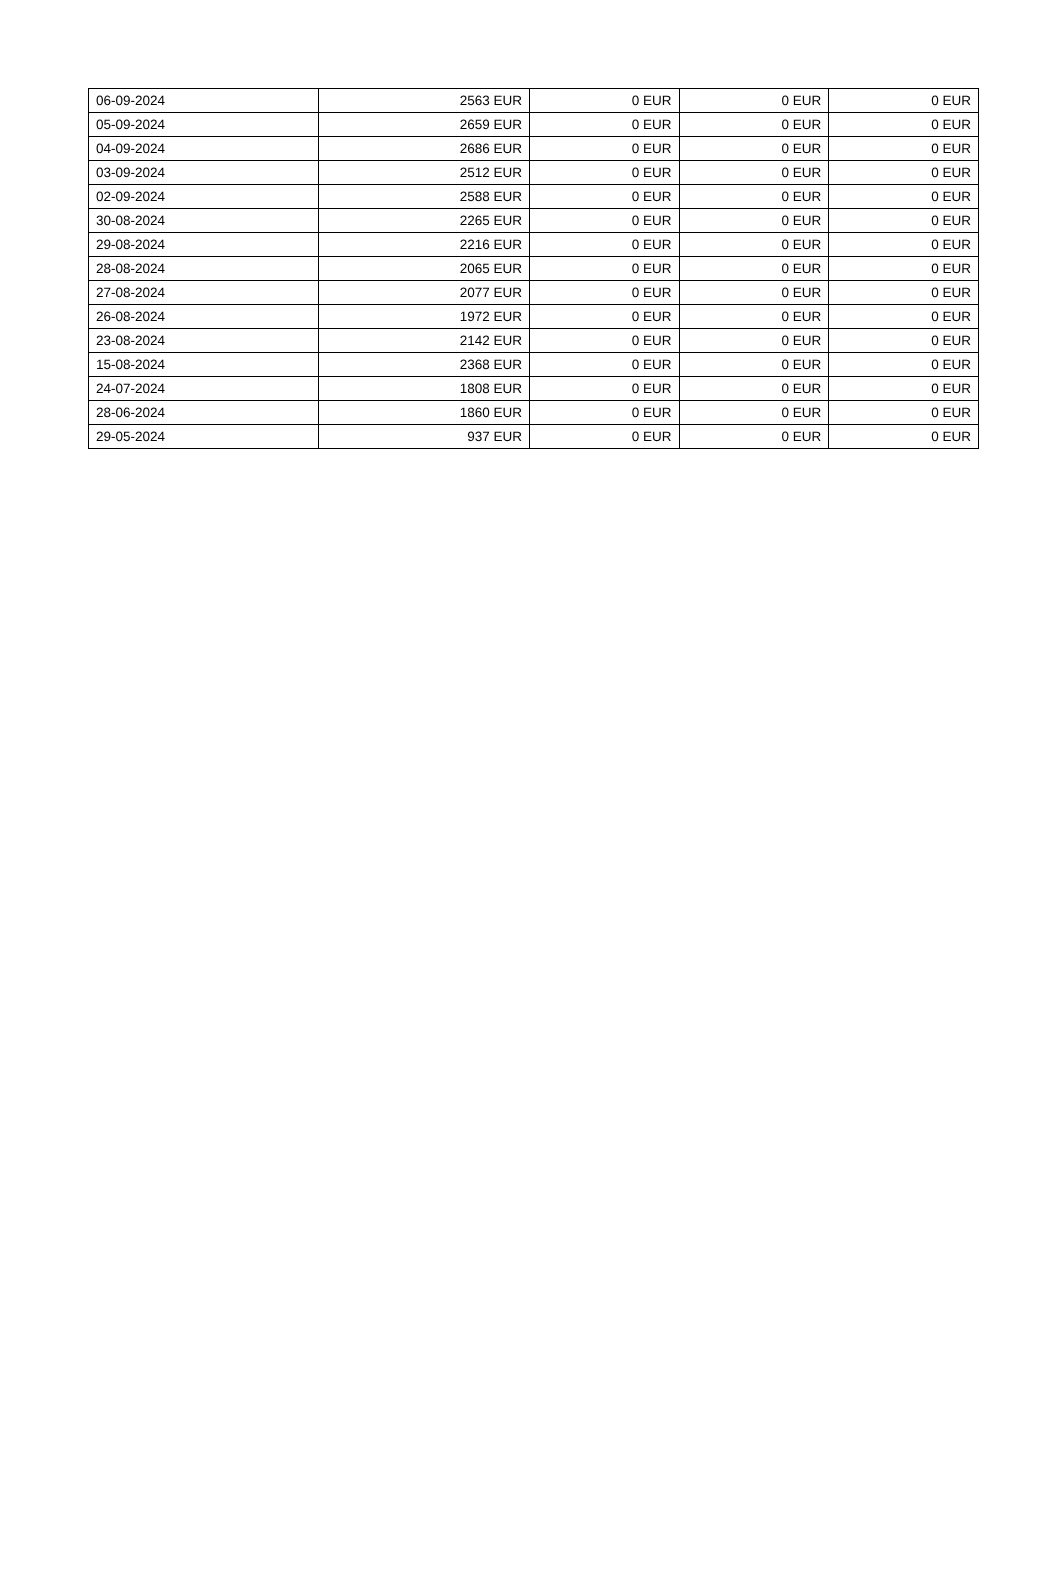| 06-09-2024 | 2563 EUR | 0 EUR | 0 EUR | 0 EUR |
| 05-09-2024 | 2659 EUR | 0 EUR | 0 EUR | 0 EUR |
| 04-09-2024 | 2686 EUR | 0 EUR | 0 EUR | 0 EUR |
| 03-09-2024 | 2512 EUR | 0 EUR | 0 EUR | 0 EUR |
| 02-09-2024 | 2588 EUR | 0 EUR | 0 EUR | 0 EUR |
| 30-08-2024 | 2265 EUR | 0 EUR | 0 EUR | 0 EUR |
| 29-08-2024 | 2216 EUR | 0 EUR | 0 EUR | 0 EUR |
| 28-08-2024 | 2065 EUR | 0 EUR | 0 EUR | 0 EUR |
| 27-08-2024 | 2077 EUR | 0 EUR | 0 EUR | 0 EUR |
| 26-08-2024 | 1972 EUR | 0 EUR | 0 EUR | 0 EUR |
| 23-08-2024 | 2142 EUR | 0 EUR | 0 EUR | 0 EUR |
| 15-08-2024 | 2368 EUR | 0 EUR | 0 EUR | 0 EUR |
| 24-07-2024 | 1808 EUR | 0 EUR | 0 EUR | 0 EUR |
| 28-06-2024 | 1860 EUR | 0 EUR | 0 EUR | 0 EUR |
| 29-05-2024 | 937 EUR | 0 EUR | 0 EUR | 0 EUR |